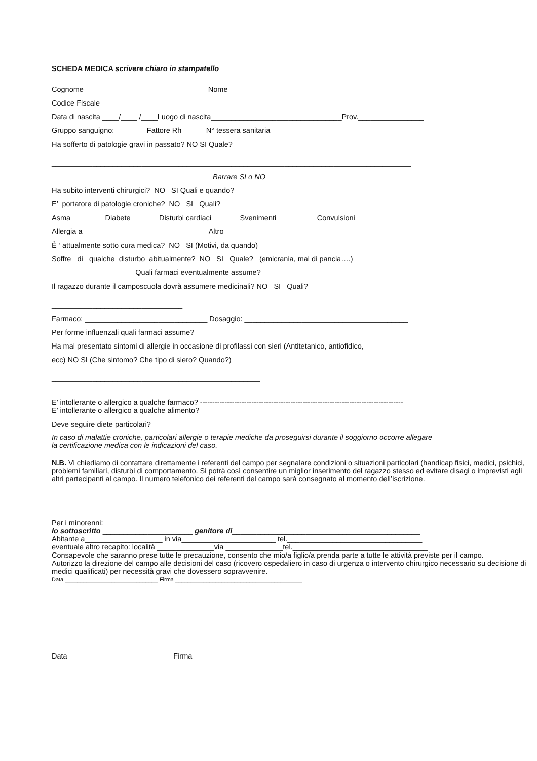SCHEDA MEDICA scrivere chiaro in stampatello
Cognome ______________________________Nome ________________________________________________
Codice Fiscale ______________________________________________________________________________
Data di nascita ____/____ /____Luogo di nascita________________________________Prov.________________
Gruppo sanguigno: _______ Fattore Rh _____ N° tessera sanitaria __________________________________________
Ha sofferto di patologie gravi in passato? NO SI Quale?
________________________________________________________________________________________
Barrare SI o NO
Ha subito interventi chirurgici? NO SI Quali e quando? _______________________________________________
E’ portatore di patologie croniche? NO SI Quali?
Asma Diabete Disturbi cardiaci Svenimenti Convulsioni
Allergia a ______________________________ Altro _____________________________________________
È ‘ attualmente sotto cura medica? NO SI (Motivi, da quando) ____________________________________________
Soffre di qualche disturbo abitualmente? NO SI Quale? (emicrania, mal di pancia….)
____________________ Quali farmaci eventualmente assume? ________________________________________
Il ragazzo durante il camposcuola dovrà assumere medicinali? NO SI Quali?
________________________________
Farmaco: ______________________________ Dosaggio: ________________________________________
Per forme influenzali quali farmaci assume? __________________________________________________
Ha mai presentato sintomi di allergie in occasione di profilassi con sieri (Antitetanico, antiofidico,
ecc) NO SI (Che sintomo? Che tipo di siero? Quando?)
___________________________________________________
________________________________________________________________________________________
E’ intollerante o allergico a qualche farmaco? -----------------------------------------------------------------------------------
E’ intollerante o allergico a qualche alimento? ______________________________________________
Deve seguire diete particolari? _________________________________________________________________
In caso di malattie croniche, particolari allergie o terapie mediche da proseguirsi durante il soggiorno occorre allegare la certificazione medica con le indicazioni del caso.
N.B. Vi chiediamo di contattare direttamente i referenti del campo per segnalare condizioni o situazioni particolari (handicap fisici, medici, psichici, problemi familiari, disturbi di comportamento. Si potrà così consentire un miglior inserimento del ragazzo stesso ed evitare disagi o imprevisti agli altri partecipanti al campo. Il numero telefonico dei referenti del campo sarà consegnato al momento dell’iscrizione.
Per i minorenni:
Io sottoscritto ______________________ genitore di______________________________________________
Abitante a___________________ in via_______________________ tel._________________________________
eventuale altro recapito: località ______________via ______________tel._________________________________
Consapevole che saranno prese tutte le precauzione, consento che mio/a figlio/a prenda parte a tutte le attività previste per il campo.
Autorizzo la direzione del campo alle decisioni del caso (ricovero ospedaliero in caso di urgenza o intervento chirurgico necessario su decisione di medici qualificati) per necessità gravi che dovessero sopravvenire.
Data ______________________________ Firma _________________________________________
Data _________________________ Firma ___________________________________